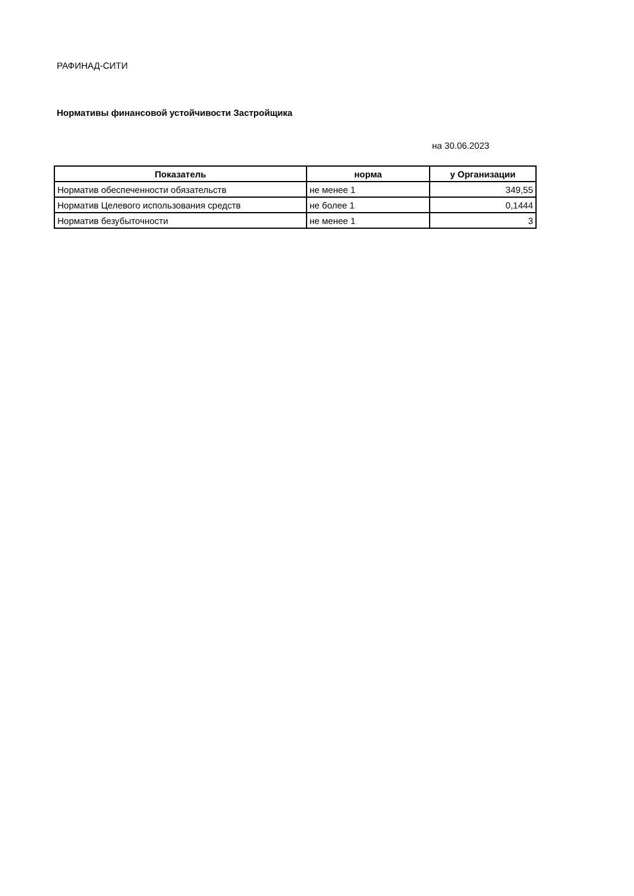РАФИНАД-СИТИ
Нормативы финансовой устойчивости Застройщика
на 30.06.2023
| Показатель | норма | у Организации |
| --- | --- | --- |
| Норматив обеспеченности обязательств | не менее 1 | 349,55 |
| Норматив Целевого использования средств | не более 1 | 0,1444 |
| Норматив безубыточности | не менее 1 | 3 |